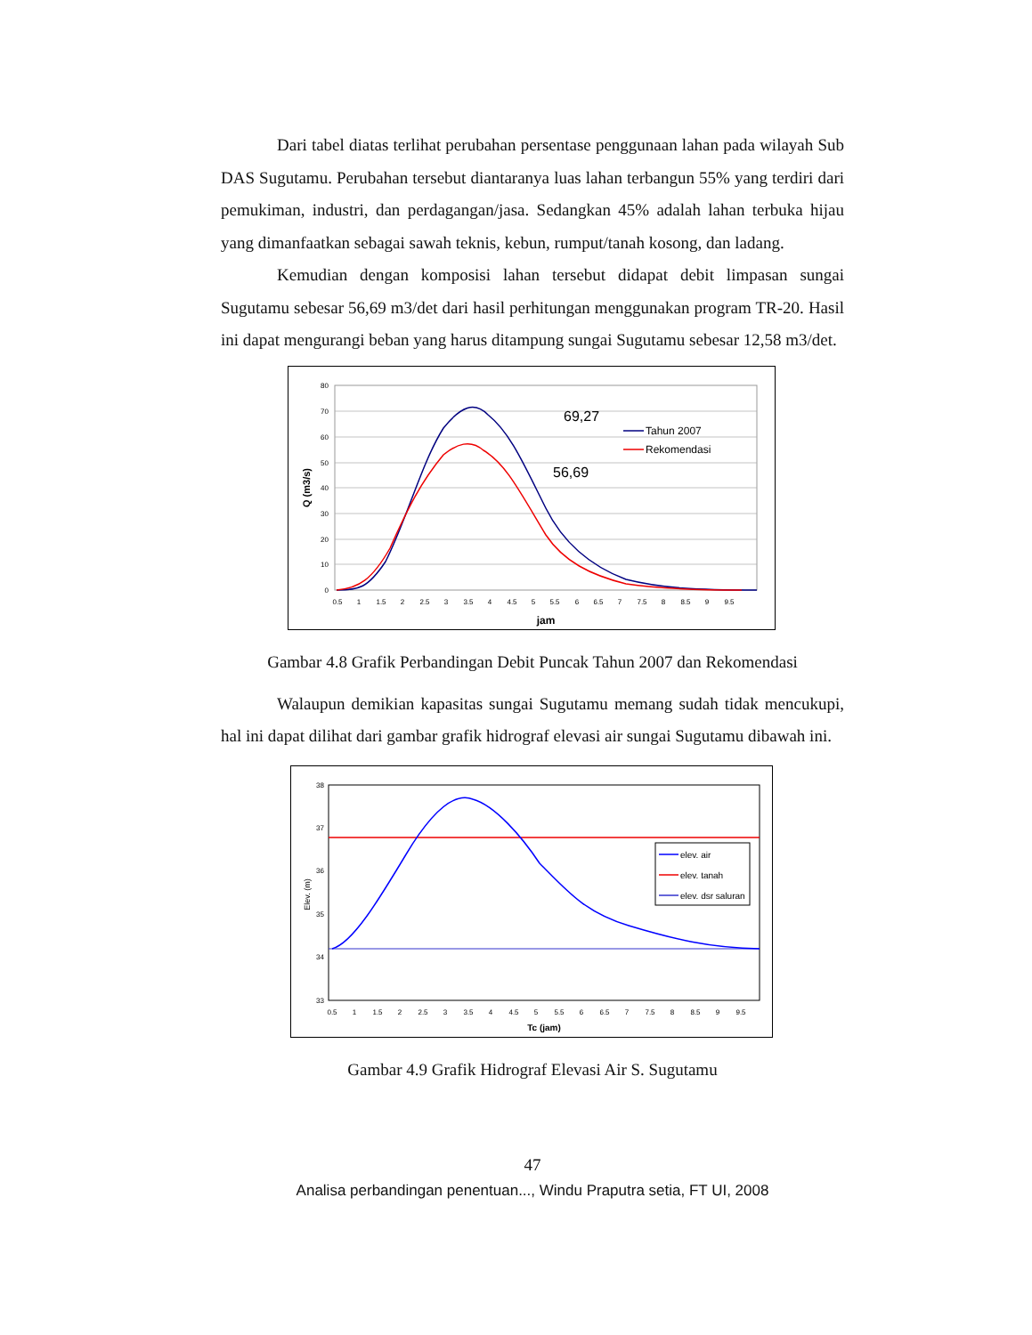Dari tabel diatas terlihat perubahan persentase penggunaan lahan pada wilayah Sub DAS Sugutamu. Perubahan tersebut diantaranya luas lahan terbangun 55% yang terdiri dari pemukiman, industri, dan perdagangan/jasa. Sedangkan 45% adalah lahan terbuka hijau yang dimanfaatkan sebagai sawah teknis, kebun, rumput/tanah kosong, dan ladang.
Kemudian dengan komposisi lahan tersebut didapat debit limpasan sungai Sugutamu sebesar 56,69 m3/det dari hasil perhitungan menggunakan program TR-20. Hasil ini dapat mengurangi beban yang harus ditampung sungai Sugutamu sebesar 12,58 m3/det.
80
70
60
50
40
30
20
10
0
0.5
1
1.5
2
2.5
3
3.5
4
4.5
5
5.5
6
6.5
7
7.5
8
8.5
9
9.5
jam
Q (m3/s)
69,27
56,69
Tahun 2007
Rekomendasi
Gambar 4.8 Grafik Perbandingan Debit Puncak Tahun 2007 dan Rekomendasi
Walaupun demikian kapasitas sungai Sugutamu memang sudah tidak mencukupi, hal ini dapat dilihat dari gambar grafik hidrograf elevasi air sungai Sugutamu dibawah ini.
38
37
36
35
34
33
0.5
1
1.5
2
2.5
3
3.5
4
4.5
5
5.5
6
6.5
7
7.5
8
8.5
9
9.5
Tc (jam)
Elev. (m)
elev. air
elev. tanah
elev. dsr saluran
Gambar 4.9 Grafik Hidrograf Elevasi Air S. Sugutamu
47
Analisa perbandingan penentuan..., Windu Praputra setia, FT UI, 2008